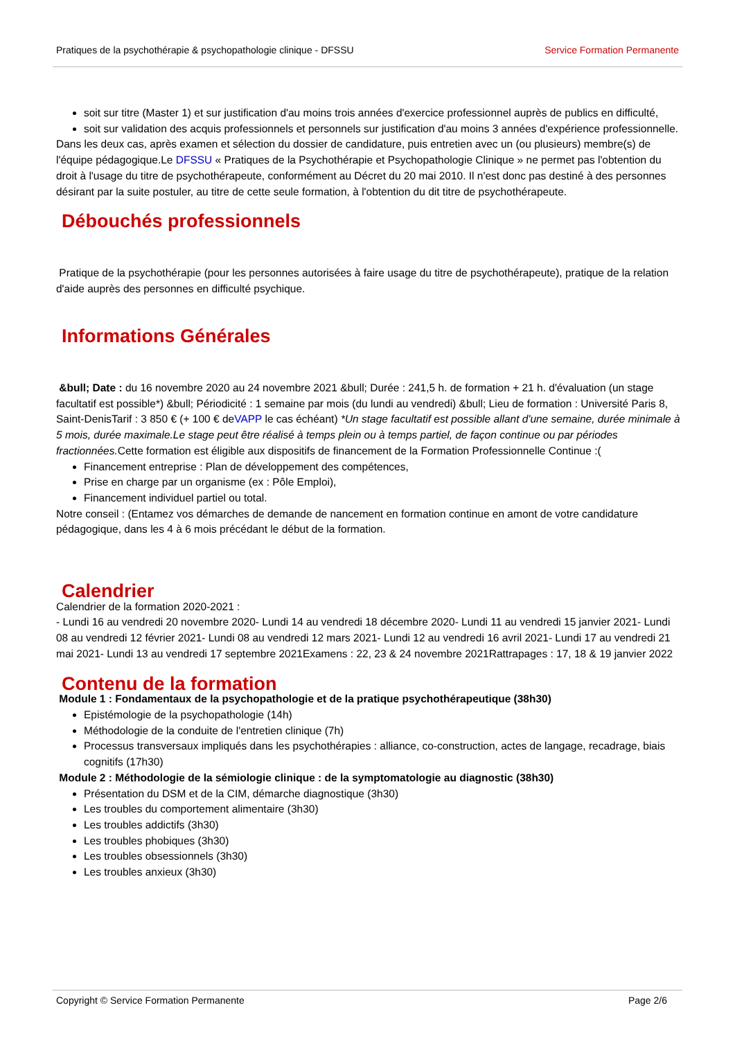Pratiques de la psychothérapie & psychopathologie clinique - DFSSU Service Formation Permanente
soit sur titre (Master 1) et sur justification d'au moins trois années d'exercice professionnel auprès de publics en difficulté,
soit sur validation des acquis professionnels et personnels sur justification d'au moins 3 années d'expérience professionnelle.
Dans les deux cas, après examen et sélection du dossier de candidature, puis entretien avec un (ou plusieurs) membre(s) de l'équipe pédagogique.Le DFSSU « Pratiques de la Psychothérapie et Psychopathologie Clinique » ne permet pas l'obtention du droit à l'usage du titre de psychothérapeute, conformément au Décret du 20 mai 2010. Il n'est donc pas destiné à des personnes désirant par la suite postuler, au titre de cette seule formation, à l'obtention du dit titre de psychothérapeute.
Débouchés professionnels
Pratique de la psychothérapie (pour les personnes autorisées à faire usage du titre de psychothérapeute), pratique de la relation d'aide auprès des personnes en difficulté psychique.
Informations Générales
&bull; Date : du 16 novembre 2020 au 24 novembre 2021 &bull; Durée : 241,5 h. de formation + 21 h. d'évaluation (un stage facultatif est possible*) &bull; Périodicité : 1 semaine par mois (du lundi au vendredi) &bull; Lieu de formation : Université Paris 8, Saint-DenisTarif : 3 850 € (+ 100 € deVAPP le cas échéant) *Un stage facultatif est possible allant d'une semaine, durée minimale à 5 mois, durée maximale.Le stage peut être réalisé à temps plein ou à temps partiel, de façon continue ou par périodes fractionnées. Cette formation est éligible aux dispositifs de financement de la Formation Professionnelle Continue :(
Financement entreprise : Plan de développement des compétences,
Prise en charge par un organisme (ex : Pôle Emploi),
Financement individuel partiel ou total.
Notre conseil : (Entamez vos démarches de demande de nancement en formation continue en amont de votre candidature pédagogique, dans les 4 à 6 mois précédant le début de la formation.
Calendrier
Calendrier de la formation 2020-2021 :
- Lundi 16 au vendredi 20 novembre 2020- Lundi 14 au vendredi 18 décembre 2020- Lundi 11 au vendredi 15 janvier 2021- Lundi 08 au vendredi 12 février 2021- Lundi 08 au vendredi 12 mars 2021- Lundi 12 au vendredi 16 avril 2021- Lundi 17 au vendredi 21 mai 2021- Lundi 13 au vendredi 17 septembre 2021Examens : 22, 23 & 24 novembre 2021Rattrapages : 17, 18 & 19 janvier 2022
Contenu de la formation
Module 1 : Fondamentaux de la psychopathologie et de la pratique psychothérapeutique (38h30)
Epistémologie de la psychopathologie (14h)
Méthodologie de la conduite de l'entretien clinique (7h)
Processus transversaux impliqués dans les psychothérapies : alliance, co-construction, actes de langage, recadrage, biais cognitifs (17h30)
Module 2 : Méthodologie de la sémiologie clinique : de la symptomatologie au diagnostic (38h30)
Présentation du DSM et de la CIM, démarche diagnostique (3h30)
Les troubles du comportement alimentaire (3h30)
Les troubles addictifs (3h30)
Les troubles phobiques (3h30)
Les troubles obsessionnels (3h30)
Les troubles anxieux (3h30)
Copyright © Service Formation Permanente Page 2/6